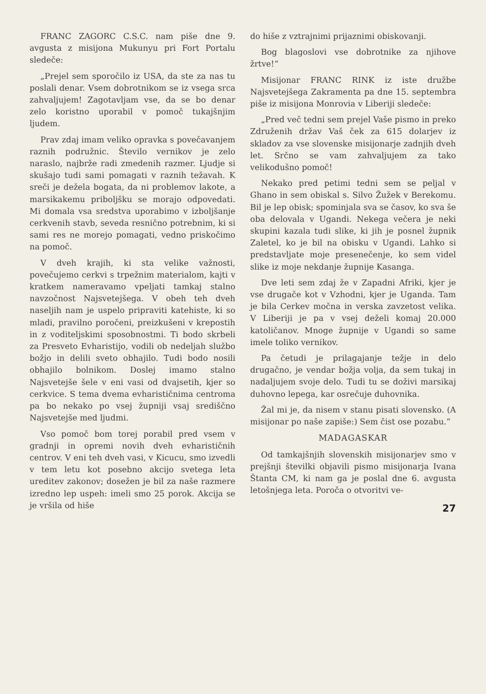FRANC ZAGORC C.S.C. nam piše dne 9. avgusta z misijona Mukunyu pri Fort Portalu sledeče:
„Prejel sem sporočilo iz USA, da ste za nas tu poslali denar. Vsem dobrotnikom se iz vsega srca zahvaljujem! Zagotavljam vse, da se bo denar zelo koristno uporabil v pomoč tukajšnjim ljudem.
Prav zdaj imam veliko opravka s povečavanjem raznih podružnic. Število vernikov je zelo naraslo, najbrže radi zmedenih razmer. Ljudje si skušajo tudi sami pomagati v raznih težavah. K sreči je dežela bogata, da ni problemov lakote, a marsikakemu priboljšku se morajo odpovedati. Mi domala vsa sredstva uporabimo v izboljšanje cerkvenih stavb, seveda resnično potrebnim, ki si sami res ne morejo pomagati, vedno priskočimo na pomoč.
V dveh krajih, ki sta velike važnosti, povečujemo cerkvi s trpežnim materialom, kajti v kratkem nameravamo vpeljati tamkaj stalno navzočnost Najsvetejšega. V obeh teh dveh naseljih nam je uspelo pripraviti katehiste, ki so mladi, pravilno poročeni, preizkušeni v krepostih in z voditeljskimi sposobnostmi. Ti bodo skrbeli za Presveto Evharistijo, vodili ob nedeljah službo božjo in delili sveto obhajilo. Tudi bodo nosili obhajilo bolnikom. Doslej imamo stalno Najsvetejše šele v eni vasi od dvajsetih, kjer so cerkvice. S tema dvema evharističnima centroma pa bo nekako po vsej župniji vsaj središčno Najsvetejše med ljudmi.
Vso pomoč bom torej porabil pred vsem v gradnji in opremi novih dveh evharističnih centrov. V eni teh dveh vasi, v Kicucu, smo izvedli v tem letu kot posebno akcijo svetega leta ureditev zakonov; dosežen je bil za naše razmere izredno lep uspeh: imeli smo 25 porok. Akcija se je vršila od hiše
do hiše z vztrajnimi prijaznimi obiskovanji.
Bog blagoslovi vse dobrotnike za njihove žrtve!“
Misijonar FRANC RINK iz iste družbe Najsvetejšega Zakramenta pa dne 15. septembra piše iz misijona Monrovia v Liberiji sledeče:
„Pred več tedni sem prejel Vaše pismo in preko Združenih držav Vaš ček za 615 dolarjev iz skladov za vse slovenske misijonarje zadnjih dveh let. Srčno se vam zahvaljujem za tako velikodušno pomoč!
Nekako pred petimi tedni sem se peljal v Ghano in sem obiskal s. Silvo Žužek v Berekomu. Bil je lep obisk; spominjala sva se časov, ko sva še oba delovala v Ugandi. Nekega večera je neki skupini kazala tudi slike, ki jih je posnel župnik Zaletel, ko je bil na obisku v Ugandi. Lahko si predstavljate moje presenečenje, ko sem videl slike iz moje nekdanje župnije Kasanga.
Dve leti sem zdaj že v Zapadni Afriki, kjer je vse drugače kot v Vzhodni, kjer je Uganda. Tam je bila Cerkev močna in verska zavzetost velika. V Liberiji je pa v vsej deželi komaj 20.000 katoličanov. Mnoge župnije v Ugandi so same imele toliko vernikov.
Pa četudi je prilagajanje težje in delo drugačno, je vendar božja volja, da sem tukaj in nadaljujem svoje delo. Tudi tu se doživi marsikaj duhovno lepega, kar osrečuje duhovnika.
Žal mi je, da nisem v stanu pisati slovensko. (A misijonar po naše zapiše:) Sem čist ose pozabu.“
MADAGASKAR
Od tamkajšnjih slovenskih misijonarjev smo v prejšnji številki objavili pismo misijonarja Ivana Štanta CM, ki nam ga je poslal dne 6. avgusta letošnjega leta. Poroča o otvoritvi ve-
27